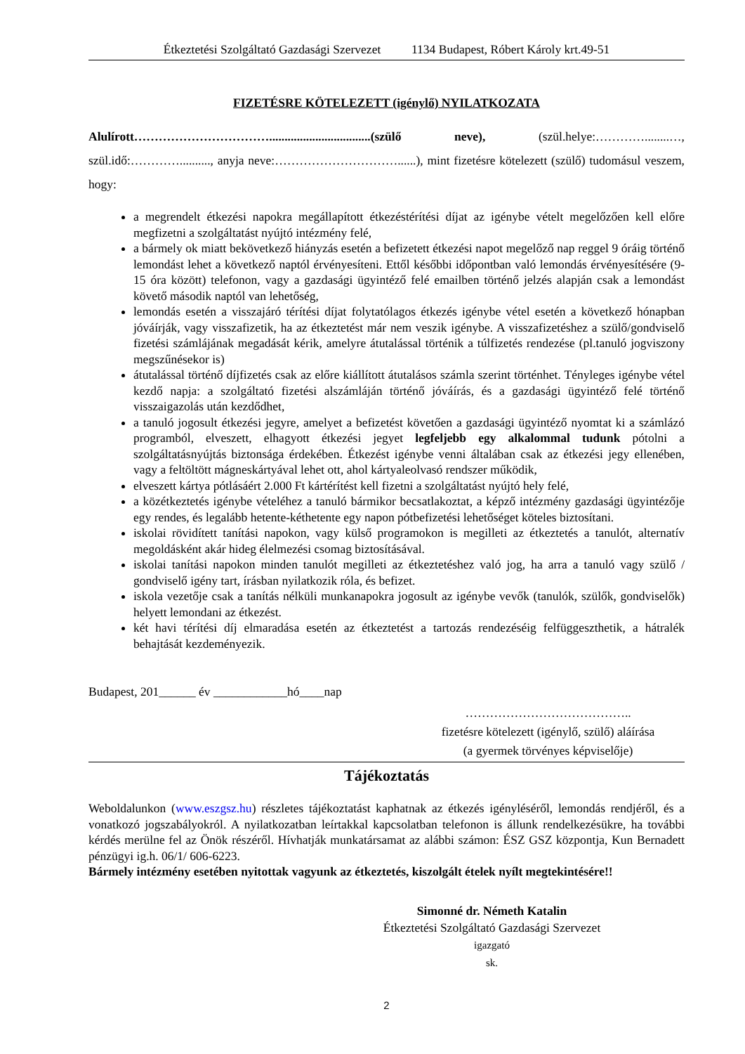Étkeztetési Szolgáltató Gazdasági Szervezet 1134 Budapest, Róbert Károly krt.49-51
FIZETÉSRE KÖTELEZETT (igénylő) NYILATKOZATA
Alulírott…………………………….................................(szülő neve), (szül.helye:…………........…, szül.idő:………….........., anyja neve:…………………………......), mint fizetésre kötelezett (szülő) tudomásul veszem, hogy:
a megrendelt étkezési napokra megállapított étkezéstérítési díjat az igénybe vételt megelőzően kell előre megfizetni a szolgáltatást nyújtó intézmény felé,
a bármely ok miatt bekövetkező hiányzás esetén a befizetett étkezési napot megelőző nap reggel 9 óráig történő lemondást lehet a következő naptól érvényesíteni. Ettől későbbi időpontban való lemondás érvényesítésére (9-15 óra között) telefonon, vagy a gazdasági ügyintéző felé emailben történő jelzés alapján csak a lemondást követő második naptól van lehetőség,
lemondás esetén a visszajáró térítési díjat folytatólagos étkezés igénybe vétel esetén a következő hónapban jóváírják, vagy visszafizetik, ha az étkeztetést már nem veszik igénybe. A visszafizetéshez a szülő/gondviselő fizetési számlájának megadását kérik, amelyre átutalással történik a túlfizetés rendezése (pl.tanuló jogviszony megszűnésekor is)
átutalással történő díjfizetés csak az előre kiállított átutalásos számla szerint történhet. Tényleges igénybe vétel kezdő napja: a szolgáltató fizetési alszámláján történő jóváírás, és a gazdasági ügyintéző felé történő visszaigazolás után kezdődhet,
a tanuló jogosult étkezési jegyre, amelyet a befizetést követően a gazdasági ügyintéző nyomtat ki a számlázó programból, elveszett, elhagyott étkezési jegyet legfeljebb egy alkalommal tudunk pótolni a szolgáltatásnyújtás biztonsága érdekében. Étkezést igénybe venni általában csak az étkezési jegy ellenében, vagy a feltöltött mágneskártyával lehet ott, ahol kártyaleolvasó rendszer működik,
elveszett kártya pótlásáért 2.000 Ft kártérítést kell fizetni a szolgáltatást nyújtó hely felé,
a közétkeztetés igénybe vételéhez a tanuló bármikor becsatlakoztat, a képző intézmény gazdasági ügyintézője egy rendes, és legalább hetente-kéthetente egy napon pótbefizetési lehetőséget köteles biztosítani.
iskolai rövidített tanítási napokon, vagy külső programokon is megilleti az étkeztetés a tanulót, alternatív megoldásként akár hideg élelmezési csomag biztosításával.
iskolai tanítási napokon minden tanulót megilleti az étkeztetéshez való jog, ha arra a tanuló vagy szülő / gondviselő igény tart, írásban nyilatkozik róla, és befizet.
iskola vezetője csak a tanítás nélküli munkanapokra jogosult az igénybe vevők (tanulók, szülők, gondviselők) helyett lemondani az étkezést.
két havi térítési díj elmaradása esetén az étkeztetést a tartozás rendezéséig felfüggeszthetik, a hátralék behajtását kezdeményezik.
Budapest, 201______ év ____________hó____nap
…………………………………..
fizetésre kötelezett (igénylő, szülő) aláírása
(a gyermek törvényes képviselője)
Tájékoztatás
Weboldalunkon (www.eszgsz.hu) részletes tájékoztatást kaphatnak az étkezés igényléséről, lemondás rendjéről, és a vonatkozó jogszabályokról. A nyilatkozatban leírtakkal kapcsolatban telefonon is állunk rendelkezésükre, ha további kérdés merülne fel az Önök részéről. Hívhatják munkatársamat az alábbi számon: ÉSZ GSZ központja, Kun Bernadett pénzügyi ig.h. 06/1/ 606-6223.
Bármely intézmény esetében nyitottak vagyunk az étkeztetés, kiszolgált ételek nyílt megtekintésére!!
Simonné dr. Németh Katalin
Étkeztetési Szolgáltató Gazdasági Szervezet
igazgató
sk.
2